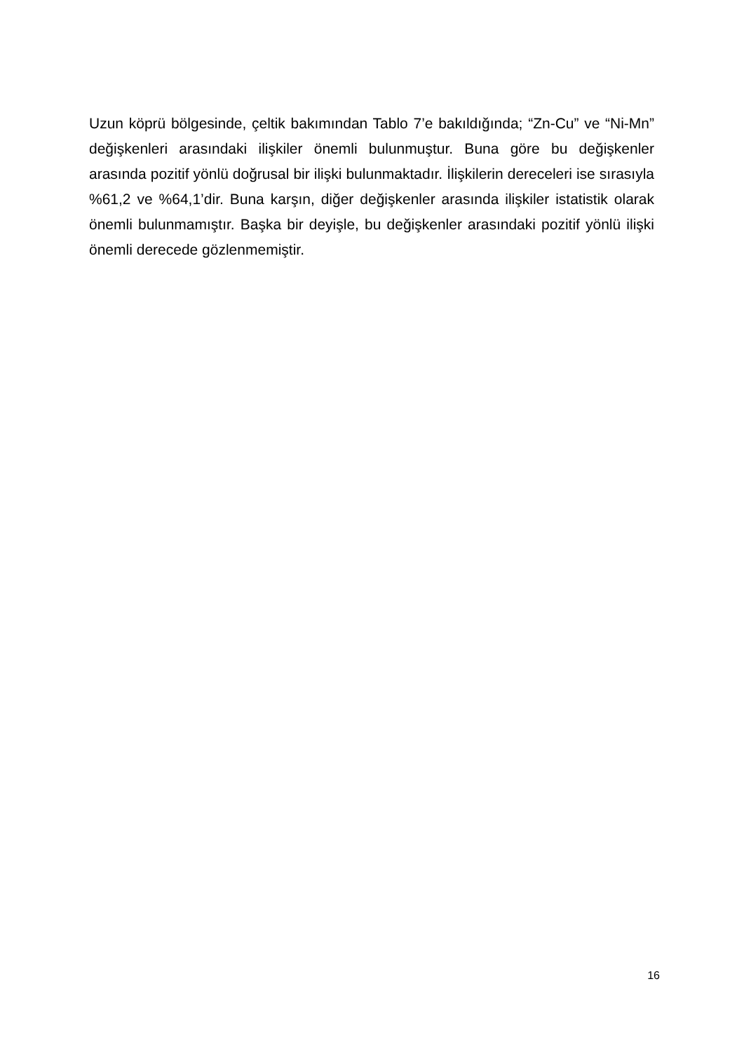Uzun köprü bölgesinde, çeltik bakımından Tablo 7’e bakıldığında; “Zn-Cu” ve “Ni-Mn” değişkenleri arasındaki ilişkiler önemli bulunmuştur. Buna göre bu değişkenler arasında pozitif yönlü doğrusal bir ilişki bulunmaktadır. İlişkilerin dereceleri ise sırasıyla %61,2 ve %64,1’dir. Buna karşın, diğer değişkenler arasında ilişkiler istatistik olarak önemli bulunmamıştır. Başka bir deyişle, bu değişkenler arasındaki pozitif yönlü ilişki önemli derecede gözlenmemiştir.
16